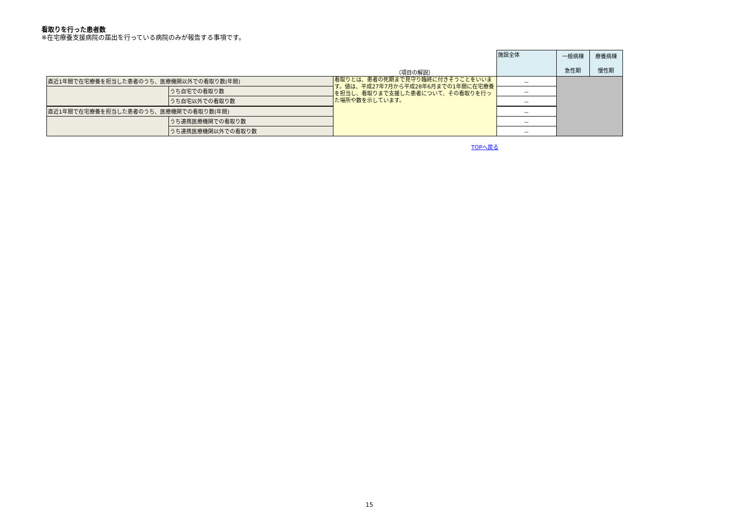看取りを行った患者数
※在宅療養支援病院の届出を行っている病院のみが報告する事項です。
| | | （項目の解説） | 施設全体 | 一般病棟 急性期 | 療養病棟 慢性期 |
| 直近1年間で在宅療養を担当した患者のうち、医療機関以外での看取り数(年間) | | 看取りとは、患者の死期まで見守り臨終に付きそうことをいいます。値は、平成27年7月から平成28年6月までの1年間に在宅療養を担当し、看取りまで支援した患者について、その看取りを行った場所や数を示しています。 | － | | |
| | うち自宅での看取り数 | | － | | |
| | うち自宅以外での看取り数 | | － | | |
| 直近1年間で在宅療養を担当した患者のうち、医療機関での看取り数(年間) | | | － | | |
| | うち連携医療機関での看取り数 | | － | | |
| | うち連携医療機関以外での看取り数 | | － | | |
TOPへ戻る
15